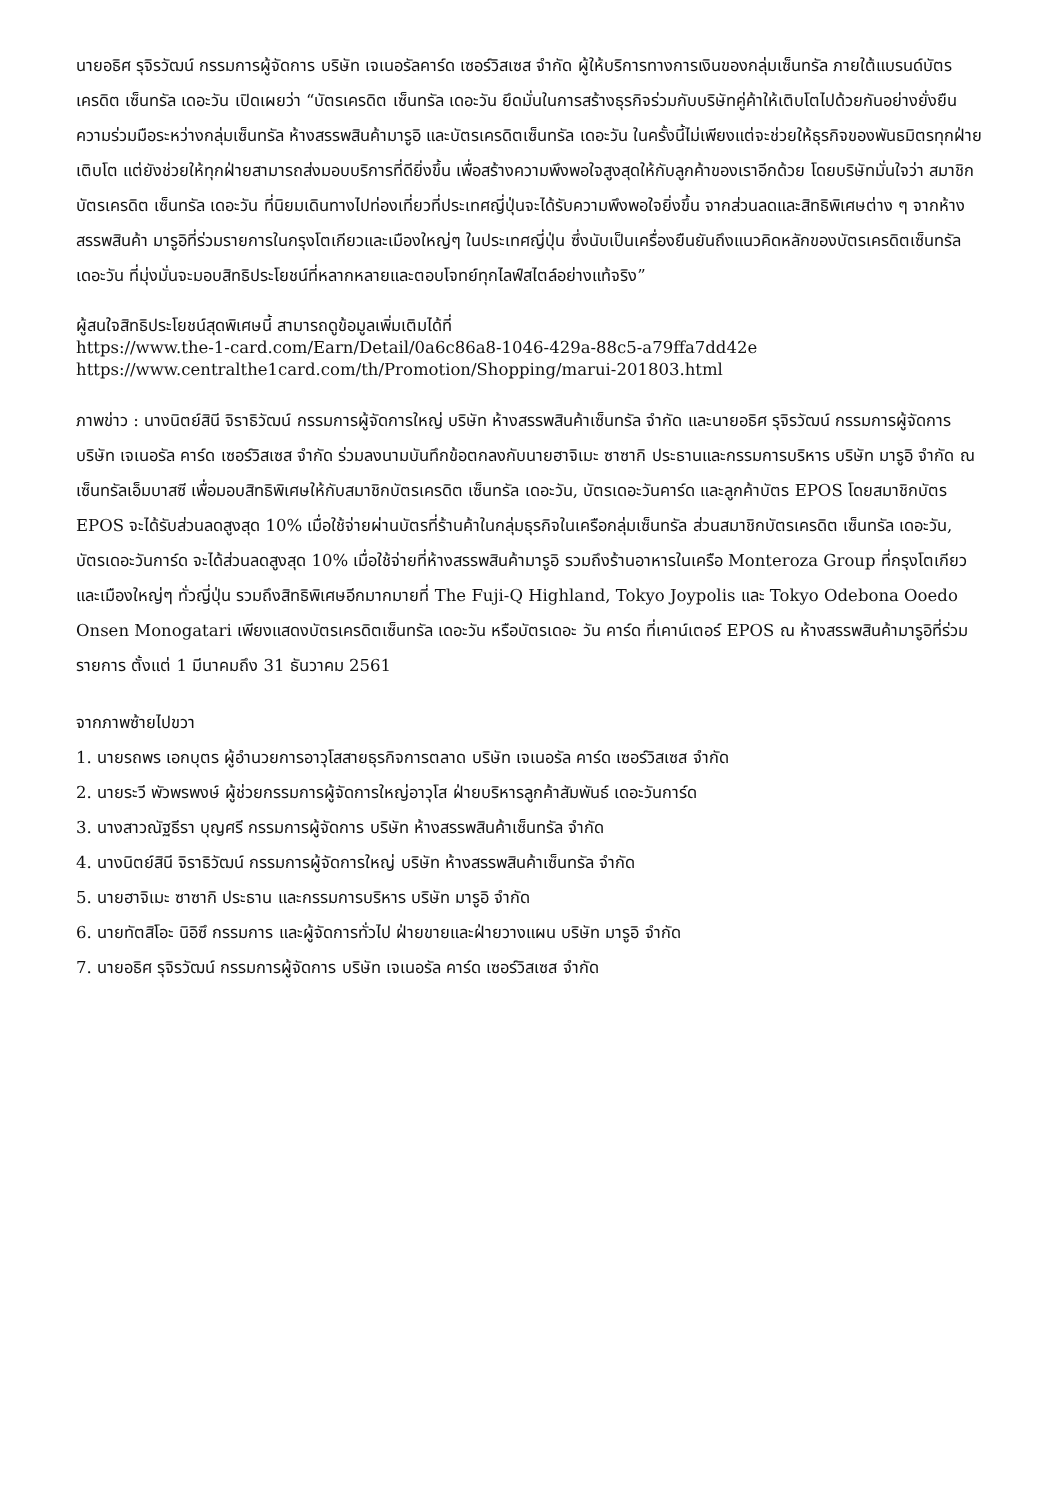นายอธิศ รุจิรวัฒน์ กรรมการผู้จัดการ บริษัท เจเนอรัลคาร์ด เซอร์วิสเซส จำกัด ผู้ให้บริการทางการเงินของกลุ่มเซ็นทรัล ภายใต้แบรนด์บัตรเครดิต เซ็นทรัล เดอะวัน เปิดเผยว่า “บัตรเครดิต เซ็นทรัล เดอะวัน ยึดมั่นในการสร้างธุรกิจร่วมกับบริษัทคู่ค้าให้เติบโตไปด้วยกันอย่างยั่งยืน ความร่วมมือระหว่างกลุ่มเซ็นทรัล ห้างสรรพสินค้ามารูอิ และบัตรเครดิตเซ็นทรัล เดอะวัน ในครั้งนี้ไม่เพียงแต่จะช่วยให้ธุรกิจของพันธมิตรทุกฝ่ายเติบโต แต่ยังช่วยให้ทุกฝ่ายสามารถส่งมอบบริการที่ดียิ่งขึ้น เพื่อสร้างความพึงพอใจสูงสุดให้กับลูกค้าของเราอีกด้วย โดยบริษัทมั่นใจว่า สมาชิกบัตรเครดิต เซ็นทรัล เดอะวัน ที่นิยมเดินทางไปท่องเที่ยวที่ประเทศญี่ปุ่นจะได้รับความพึงพอใจยิ่งขึ้น จากส่วนลดและสิทธิพิเศษต่าง ๆ จากห้างสรรพสินค้า มารูอิที่ร่วมรายการในกรุงโตเกียวและเมืองใหญ่ๆ ในประเทศญี่ปุ่น ซึ่งนับเป็นเครื่องยืนยันถึงแนวคิดหลักของบัตรเครดิตเซ็นทรัล เดอะวัน ที่มุ่งมั่นจะมอบสิทธิประโยชน์ที่หลากหลายและตอบโจทย์ทุกไลฟ์สไตล์อย่างแท้จริง”
ผู้สนใจสิทธิประโยชน์สุดพิเศษนี้ สามารถดูข้อมูลเพิ่มเติมได้ที่
https://www.the-1-card.com/Earn/Detail/0a6c86a8-1046-429a-88c5-a79ffa7dd42e
https://www.centralthe1card.com/th/Promotion/Shopping/marui-201803.html
ภาพข่าว : นางนิตย์สินี จิราธิวัฒน์ กรรมการผู้จัดการใหญ่ บริษัท ห้างสรรพสินค้าเซ็นทรัล จำกัด และนายอธิศ รุจิรวัฒน์ กรรมการผู้จัดการ บริษัท เจเนอรัล คาร์ด เซอร์วิสเซส จำกัด ร่วมลงนามบันทึกข้อตกลงกับนายฮาจิเมะ ซาซากิ ประธานและกรรมการบริหาร บริษัท มารูอิ จำกัด ณ เซ็นทรัลเอ็มบาสซี เพื่อมอบสิทธิพิเศษให้กับสมาชิกบัตรเครดิต เซ็นทรัล เดอะวัน, บัตรเดอะวันคาร์ด และลูกค้าบัตร EPOS โดยสมาชิกบัตร EPOS จะได้รับส่วนลดสูงสุด 10% เมื่อใช้จ่ายผ่านบัตรที่ร้านค้าในกลุ่มธุรกิจในเครือกลุ่มเซ็นทรัล ส่วนสมาชิกบัตรเครดิต เซ็นทรัล เดอะวัน, บัตรเดอะวันการ์ด จะได้ส่วนลดสูงสุด 10% เมื่อใช้จ่ายที่ห้างสรรพสินค้ามารูอิ รวมถึงร้านอาหารในเครือ Monteroza Group ที่กรุงโตเกียว และเมืองใหญ่ๆ ทั่วญี่ปุ่น รวมถึงสิทธิพิเศษอีกมากมายที่ The Fuji-Q Highland, Tokyo Joypolis และ Tokyo Odebona Ooedo Onsen Monogatari เพียงแสดงบัตรเครดิตเซ็นทรัล เดอะวัน หรือบัตรเดอะ วัน คาร์ด ที่เคาน์เตอร์ EPOS ณ ห้างสรรพสินค้ามารูอิที่ร่วมรายการ ตั้งแต่ 1 มีนาคมถึง 31 ธันวาคม 2561
จากภาพซ้ายไปขวา
1. นายรถพร เอกบุตร ผู้อำนวยการอาวุโสสายธุรกิจการตลาด บริษัท เจเนอรัล คาร์ด เซอร์วิสเซส จำกัด
2. นายระวี พัวพรพงษ์ ผู้ช่วยกรรมการผู้จัดการใหญ่อาวุโส ฝ่ายบริหารลูกค้าสัมพันธ์ เดอะวันการ์ด
3. นางสาวณัฐธีรา บุญศรี กรรมการผู้จัดการ บริษัท ห้างสรรพสินค้าเซ็นทรัล จำกัด
4. นางนิตย์สินี จิราธิวัฒน์ กรรมการผู้จัดการใหญ่ บริษัท ห้างสรรพสินค้าเซ็นทรัล จำกัด
5. นายฮาจิเมะ ซาซากิ ประธาน และกรรมการบริหาร บริษัท มารูอิ จำกัด
6. นายทัตสิโอะ นิอิซึ กรรมการ และผู้จัดการทั่วไป ฝ่ายขายและฝ่ายวางแผน บริษัท มารูอิ จำกัด
7. นายอธิศ รุจิรวัฒน์ กรรมการผู้จัดการ บริษัท เจเนอรัล คาร์ด เซอร์วิสเซส จำกัด